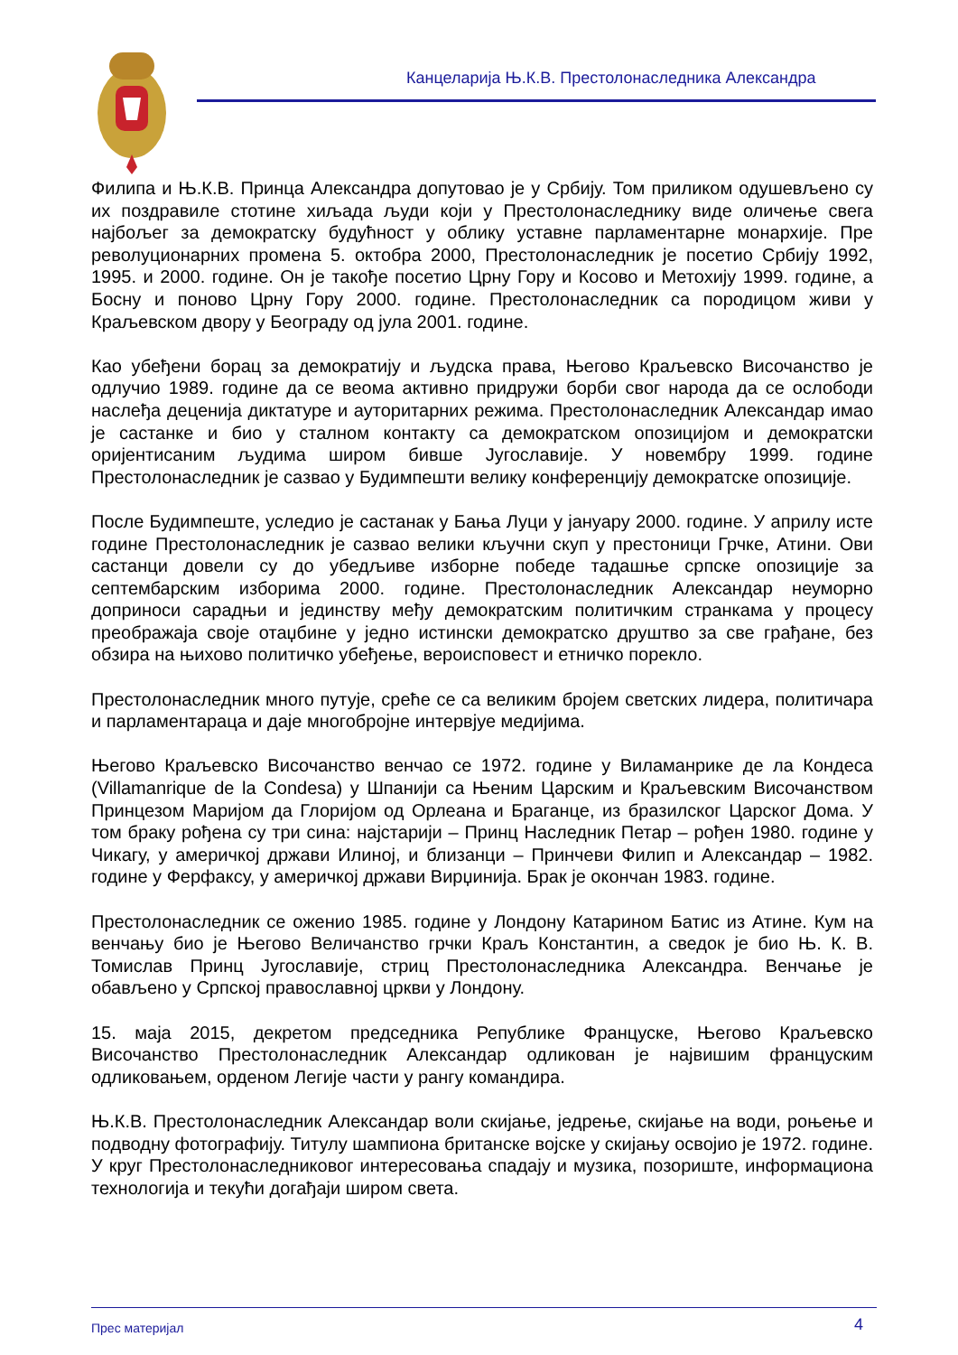Канцеларија Њ.К.В. Престолонаследника Александра
Филипа и Њ.К.В. Принца Александра допутовао је у Србију. Том приликом одушевљено су их поздравиле стотине хиљада људи који у Престолонаследнику виде оличење свега најбољег за демократску будућност у облику уставне парламентарне монархије. Пре револуционарних промена 5. октобра 2000, Престолонаследник је посетио Србију 1992, 1995. и 2000. године. Он је такође посетио Црну Гору и Косово и Метохију 1999. године, а Босну и поново Црну Гору 2000. године. Престолонаследник са породицом живи у Краљевском двору у Београду од јула 2001. године.
Као убеђени борац за демократију и људска права, Његово Краљевско Височанство је одлучио 1989. године да се веома активно придружи борби свог народа да се ослободи наслеђа деценија диктатуре и ауторитарних режима. Престолонаследник Александар имао је састанке и био у сталном контакту са демократском опозицијом и демократски оријентисаним људима широм бивше Југославије. У новембру 1999. године Престолонаследник је сазвао у Будимпешти велику конференцију демократске опозиције.
После Будимпеште, уследио је састанак у Бања Луци у јануару 2000. године. У априлу исте године Престолонаследник је сазвао велики кључни скуп у престоници Грчке, Атини. Ови састанци довели су до убедљиве изборне победе тадашње српске опозиције за септембарским изборима 2000. године. Престолонаследник Александар неуморно доприноси сарадњи и јединству међу демократским политичким странкама у процесу преображаја своје отаџбине у једно истински демократско друштво за све грађане, без обзира на њихово политичко убеђење, вероисповест и етничко порекло.
Престолонаследник много путује, среће се са великим бројем светских лидера, политичара и парламентараца и даје многобројне интервјуе медијима.
Његово Краљевско Височанство венчао се 1972. године у Виламанрике де ла Кондеса (Villamanrique de la Condesa) у Шпанији са Њеним Царским и Краљевским Височанством Принцезом Маријом да Глоријом од Орлеана и Браганце, из бразилског Царског Дома. У том браку рођена су три сина: најстарији – Принц Наследник Петар – рођен 1980. године у Чикагу, у америчкој држави Илиној, и близанци – Принчеви Филип и Александар – 1982. године у Ферфаксу, у америчкој држави Вирџинија. Брак је окончан 1983. године.
Престолонаследник се оженио 1985. године у Лондону Катарином Батис из Атине. Кум на венчању био је Његово Величанство грчки Краљ Константин, а сведок је био Њ. К. В. Томислав Принц Југославије, стриц Престолонаследника Александра. Венчање је обављено у Српској православној цркви у Лондону.
15. маја 2015, декретом председника Републике Француске, Његово Краљевско Височанство Престолонаследник Александар одликован је највишим француским одликовањем, орденом Легије части у рангу командира.
Њ.К.В. Престолонаследник Александар воли скијање, једрење, скијање на води, роњење и подводну фотографију. Титулу шампиона британске војске у скијању освојио је 1972. године. У круг Престолонаследниковог интересовања спадају и музика, позориште, информациона технологија и текући догађаји широм света.
Прес материјал 4